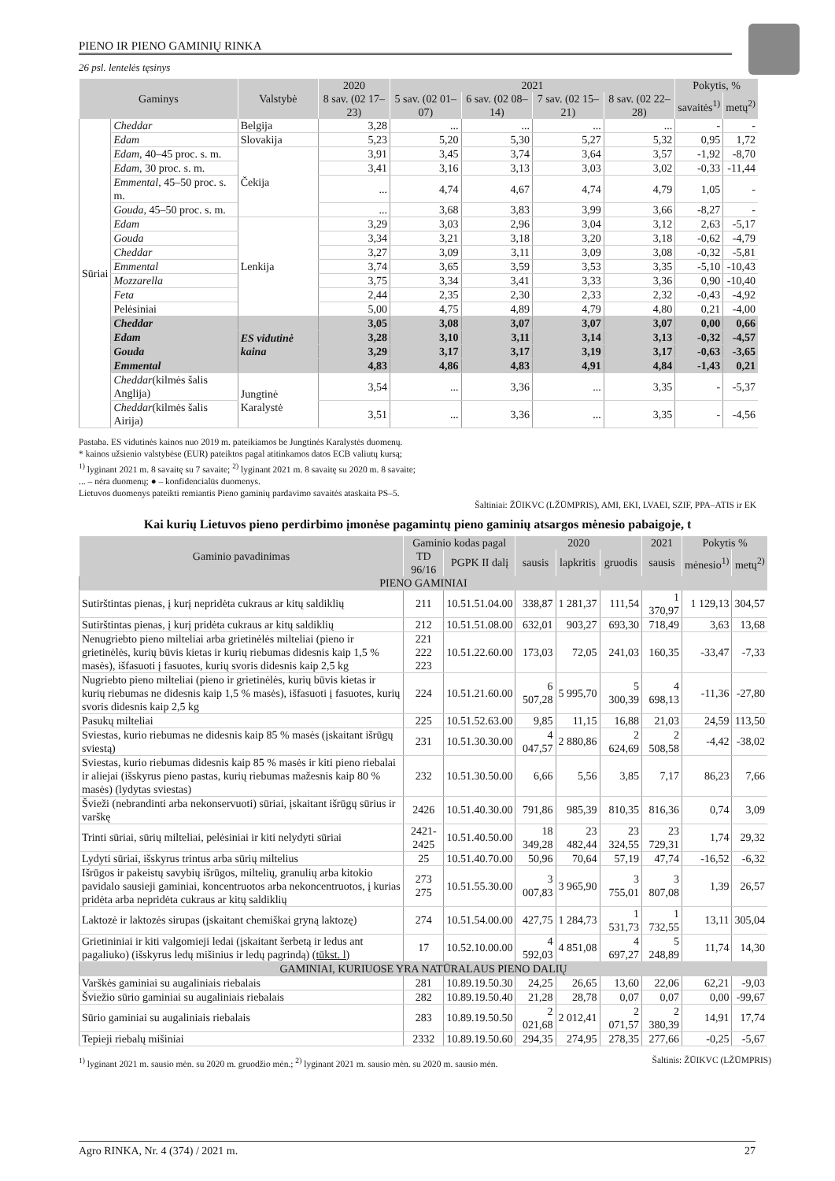PIENO IR PIENO GAMINIŲ RINKA
26 psl. lentelės tęsinys
| Gaminys | | Valstybė | 2020 | 2021 | | | | Pokytis, % | |
| --- | --- | --- | --- | --- | --- | --- | --- | --- | --- |
| | | | 8 sav. (02 17–23) | 5 sav. (02 01–07) | 6 sav. (02 08–14) | 7 sav. (02 15–21) | 8 sav. (02 22–28) | savaitės<sup>1)</sup> | metų<sup>2)</sup> |
| Sūriai | Cheddar | Belgija | 3,28 | ... | ... | ... | ... | - | - |
| | Edam | Slovakija | 5,23 | 5,20 | 5,30 | 5,27 | 5,32 | 0,95 | 1,72 |
| | Edam, 40–45 proc. s. m. | Čekija | 3,91 | 3,45 | 3,74 | 3,64 | 3,57 | -1,92 | -8,70 |
| | Edam, 30 proc. s. m. | | 3,41 | 3,16 | 3,13 | 3,03 | 3,02 | -0,33 | -11,44 |
| | Emmental, 45–50 proc. s. m. | | ... | 4,74 | 4,67 | 4,74 | 4,79 | 1,05 | - |
| | Gouda, 45–50 proc. s. m. | | ... | 3,68 | 3,83 | 3,99 | 3,66 | -8,27 | - |
| | Edam | Lenkija | 3,29 | 3,03 | 2,96 | 3,04 | 3,12 | 2,63 | -5,17 |
| | Gouda | | 3,34 | 3,21 | 3,18 | 3,20 | 3,18 | -0,62 | -4,79 |
| | Cheddar | | 3,27 | 3,09 | 3,11 | 3,09 | 3,08 | -0,32 | -5,81 |
| | Emmental | | 3,74 | 3,65 | 3,59 | 3,53 | 3,35 | -5,10 | -10,43 |
| | Mozzarella | | 3,75 | 3,34 | 3,41 | 3,33 | 3,36 | 0,90 | -10,40 |
| | Feta | | 2,44 | 2,35 | 2,30 | 2,33 | 2,32 | -0,43 | -4,92 |
| | Pelėsiniai | | 5,00 | 4,75 | 4,89 | 4,79 | 4,80 | 0,21 | -4,00 |
| | Cheddar | ES vidutinė kaina | 3,05 | 3,08 | 3,07 | 3,07 | 3,07 | 0,00 | 0,66 |
| | Edam | | 3,28 | 3,10 | 3,11 | 3,14 | 3,13 | -0,32 | -4,57 |
| | Gouda | | 3,29 | 3,17 | 3,17 | 3,19 | 3,17 | -0,63 | -3,65 |
| | Emmental | | 4,83 | 4,86 | 4,83 | 4,91 | 4,84 | -1,43 | 0,21 |
| | Cheddar (kilmės šalis Anglija) | Jungtinė Karalystė | 3,54 | ... | 3,36 | ... | 3,35 | - | -5,37 |
| | Cheddar (kilmės šalis Airija) | | 3,51 | ... | 3,36 | ... | 3,35 | - | -4,56 |
Pastaba. ES vidutinės kainos nuo 2019 m. pateikiamos be Jungtinės Karalystės duomenų.
* kainos užsienio valstybėse (EUR) pateiktos pagal atitinkamos datos ECB valiutų kursą;
<sup>1)</sup> lyginant 2021 m. 8 savaitę su 7 savaite; <sup>2)</sup> lyginant 2021 m. 8 savaitę su 2020 m. 8 savaite;
... – nėra duomenų; ● – konfidencialūs duomenys.
Lietuvos duomenys pateikti remiantis Pieno gaminių pardavimo savaitės ataskaita PS–5.
Šaltiniai: ŽŪIKVC (LŽŪMPRIS), AMI, EKI, LVAEI, SZIF, PPA–ATIS ir EK
Kai kurių Lietuvos pieno perdirbimo įmonėse pagamintų pieno gaminių atsargos mėnesio pabaigoje, t
| Gaminio pavadinimas | Gaminio kodas pagal | | 2020 | | | 2021 | Pokytis % | |
| --- | --- | --- | --- | --- | --- | --- | --- | --- |
| | TD 96/16 | PGPK II dalį | sausis | lapkritis | gruodis | sausis | mėnesio<sup>1)</sup> | metų<sup>2)</sup> |
| PIENO GAMINIAI | | | | | | | | |
| Sutirštintas pienas, į kurį nepridėta cukraus ar kitų saldiklių | 211 | 10.51.51.04.00 | 338,87 | 1 281,37 | 111,54 | 1 370,97 | 1 129,13 | 304,57 |
| Sutirštintas pienas, į kurį pridėta cukraus ar kitų saldiklių | 212 | 10.51.51.08.00 | 632,01 | 903,27 | 693,30 | 718,49 | 3,63 | 13,68 |
| Nenugriebto pieno milteliai arba grietinėlės milteliai (pieno ir grietinėlės, kurių būvis kietas ir kurių riebumas didesnis kaip 1,5 % masės), išfasuoti į fasuotes, kurių svoris didesnis kaip 2,5 kg | 221 222 223 | 10.51.22.60.00 | 173,03 | 72,05 | 241,03 | 160,35 | -33,47 | -7,33 |
| Nugriebto pieno milteliai (pieno ir grietinėlės, kurių būvis kietas ir kurių riebumas ne didesnis kaip 1,5 % masės), išfasuoti į fasuotes, kurių svoris didesnis kaip 2,5 kg | 224 | 10.51.21.60.00 | 6 507,28 | 5 995,70 | 5 300,39 | 4 698,13 | -11,36 | -27,80 |
| Pasukų milteliai | 225 | 10.51.52.63.00 | 9,85 | 11,15 | 16,88 | 21,03 | 24,59 | 113,50 |
| Sviestas, kurio riebumas ne didesnis kaip 85 % masės (įskaitant išrūgų sviestą) | 231 | 10.51.30.30.00 | 4 047,57 | 2 880,86 | 2 624,69 | 2 508,58 | -4,42 | -38,02 |
| Sviestas, kurio riebumas didesnis kaip 85 % masės ir kiti pieno riebalai ir aliejai (išskyrus pieno pastas, kurių riebumas mažesnis kaip 80 % masės) (lydytas sviestas) | 232 | 10.51.30.50.00 | 6,66 | 5,56 | 3,85 | 7,17 | 86,23 | 7,66 |
| Švieži (nebrandinti arba nekonservuoti) sūriai, įskaitant išrūgų sūrius ir varškę | 2426 | 10.51.40.30.00 | 791,86 | 985,39 | 810,35 | 816,36 | 0,74 | 3,09 |
| Trinti sūriai, sūrių milteliai, pelėsiniai ir kiti nelydyti sūriai | 2421-2425 | 10.51.40.50.00 | 18 349,28 | 23 482,44 | 23 324,55 | 23 729,31 | 1,74 | 29,32 |
| Lydyti sūriai, išskyrus trintus arba sūrių miltelius | 25 | 10.51.40.70.00 | 50,96 | 70,64 | 57,19 | 47,74 | -16,52 | -6,32 |
| Išrūgos ir pakeistų savybių išrūgos, miltelių, granulių arba kitokio pavidalo sausieji gaminiai, koncentruotos arba nekoncentruotos, į kurias pridėta arba nepridėta cukraus ar kitų saldiklių | 273 275 | 10.51.55.30.00 | 3 007,83 | 3 965,90 | 3 755,01 | 3 807,08 | 1,39 | 26,57 |
| Laktozė ir laktozės sirupas (įskaitant chemiškai gryną laktozę) | 274 | 10.51.54.00.00 | 427,75 | 1 284,73 | 1 531,73 | 1 732,55 | 13,11 | 305,04 |
| Grietininiai ir kiti valgomieji ledai (įskaitant šerbetą ir ledus ant pagaliuko) (išskyrus ledų mišinius ir ledų pagrindą) (tūkst. l) | 17 | 10.52.10.00.00 | 4 592,03 | 4 851,08 | 4 697,27 | 5 248,89 | 11,74 | 14,30 |
| GAMINIAI, KURIUOSE YRA NATŪRALAUS PIENO DALIŲ | | | | | | | | |
| Varškės gaminiai su augaliniais riebalais | 281 | 10.89.19.50.30 | 24,25 | 26,65 | 13,60 | 22,06 | 62,21 | -9,03 |
| Šviežio sūrio gaminiai su augaliniais riebalais | 282 | 10.89.19.50.40 | 21,28 | 28,78 | 0,07 | 0,07 | 0,00 | -99,67 |
| Sūrio gaminiai su augaliniais riebalais | 283 | 10.89.19.50.50 | 2 021,68 | 2 012,41 | 2 071,57 | 2 380,39 | 14,91 | 17,74 |
| Tepieji riebalų mišiniai | 2332 | 10.89.19.50.60 | 294,35 | 274,95 | 278,35 | 277,66 | -0,25 | -5,67 |
<sup>1)</sup> lyginant 2021 m. sausio mėn. su 2020 m. gruodžio mėn.; <sup>2)</sup> lyginant 2021 m. sausio mėn. su 2020 m. sausio mėn. Šaltinis: ŽŪIKVC (LŽŪMPRIS)
Agro RINKA, Nr. 4 (374) / 2021 m. 27